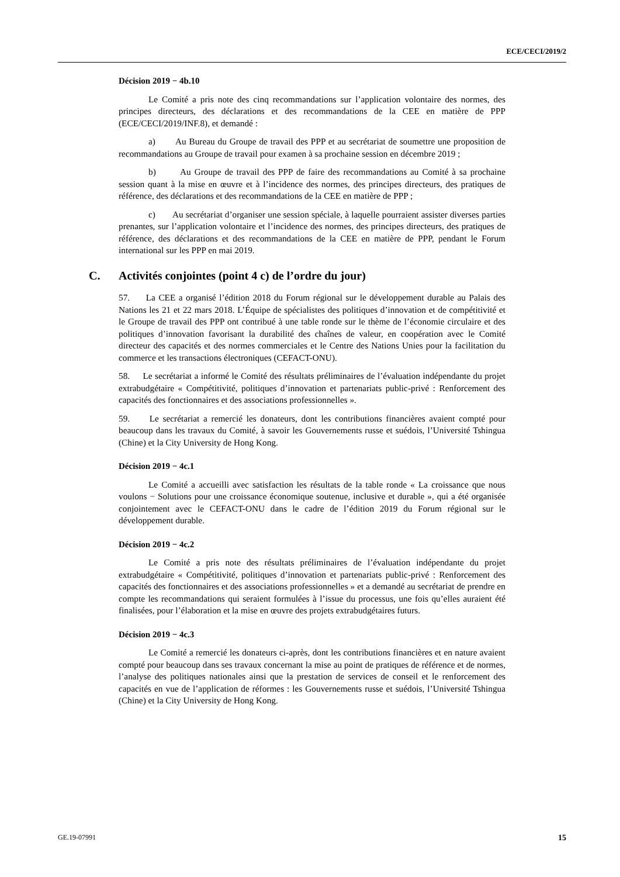ECE/CECI/2019/2
Décision 2019 − 4b.10
Le Comité a pris note des cinq recommandations sur l’application volontaire des normes, des principes directeurs, des déclarations et des recommandations de la CEE en matière de PPP (ECE/CECI/2019/INF.8), et demandé :
a) Au Bureau du Groupe de travail des PPP et au secrétariat de soumettre une proposition de recommandations au Groupe de travail pour examen à sa prochaine session en décembre 2019 ;
b) Au Groupe de travail des PPP de faire des recommandations au Comité à sa prochaine session quant à la mise en œuvre et à l’incidence des normes, des principes directeurs, des pratiques de référence, des déclarations et des recommandations de la CEE en matière de PPP ;
c) Au secrétariat d’organiser une session spéciale, à laquelle pourraient assister diverses parties prenantes, sur l’application volontaire et l’incidence des normes, des principes directeurs, des pratiques de référence, des déclarations et des recommandations de la CEE en matière de PPP, pendant le Forum international sur les PPP en mai 2019.
C. Activités conjointes (point 4 c) de l’ordre du jour)
57. La CEE a organisé l’édition 2018 du Forum régional sur le développement durable au Palais des Nations les 21 et 22 mars 2018. L’Équipe de spécialistes des politiques d’innovation et de compétitivité et le Groupe de travail des PPP ont contribué à une table ronde sur le thème de l’économie circulaire et des politiques d’innovation favorisant la durabilité des chaînes de valeur, en coopération avec le Comité directeur des capacités et des normes commerciales et le Centre des Nations Unies pour la facilitation du commerce et les transactions électroniques (CEFACT-ONU).
58. Le secrétariat a informé le Comité des résultats préliminaires de l’évaluation indépendante du projet extrabudgétaire « Compétitivité, politiques d’innovation et partenariats public-privé : Renforcement des capacités des fonctionnaires et des associations professionnelles ».
59. Le secrétariat a remercié les donateurs, dont les contributions financières avaient compté pour beaucoup dans les travaux du Comité, à savoir les Gouvernements russe et suédois, l’Université Tshingua (Chine) et la City University de Hong Kong.
Décision 2019 − 4c.1
Le Comité a accueilli avec satisfaction les résultats de la table ronde « La croissance que nous voulons − Solutions pour une croissance économique soutenue, inclusive et durable », qui a été organisée conjointement avec le CEFACT-ONU dans le cadre de l’édition 2019 du Forum régional sur le développement durable.
Décision 2019 − 4c.2
Le Comité a pris note des résultats préliminaires de l’évaluation indépendante du projet extrabudgétaire « Compétitivité, politiques d’innovation et partenariats public-privé : Renforcement des capacités des fonctionnaires et des associations professionnelles » et a demandé au secrétariat de prendre en compte les recommandations qui seraient formulées à l’issue du processus, une fois qu’elles auraient été finalisées, pour l’élaboration et la mise en œuvre des projets extrabudgétaires futurs.
Décision 2019 − 4c.3
Le Comité a remercié les donateurs ci-après, dont les contributions financières et en nature avaient compté pour beaucoup dans ses travaux concernant la mise au point de pratiques de référence et de normes, l’analyse des politiques nationales ainsi que la prestation de services de conseil et le renforcement des capacités en vue de l’application de réformes : les Gouvernements russe et suédois, l’Université Tshingua (Chine) et la City University de Hong Kong.
GE.19-07991 15